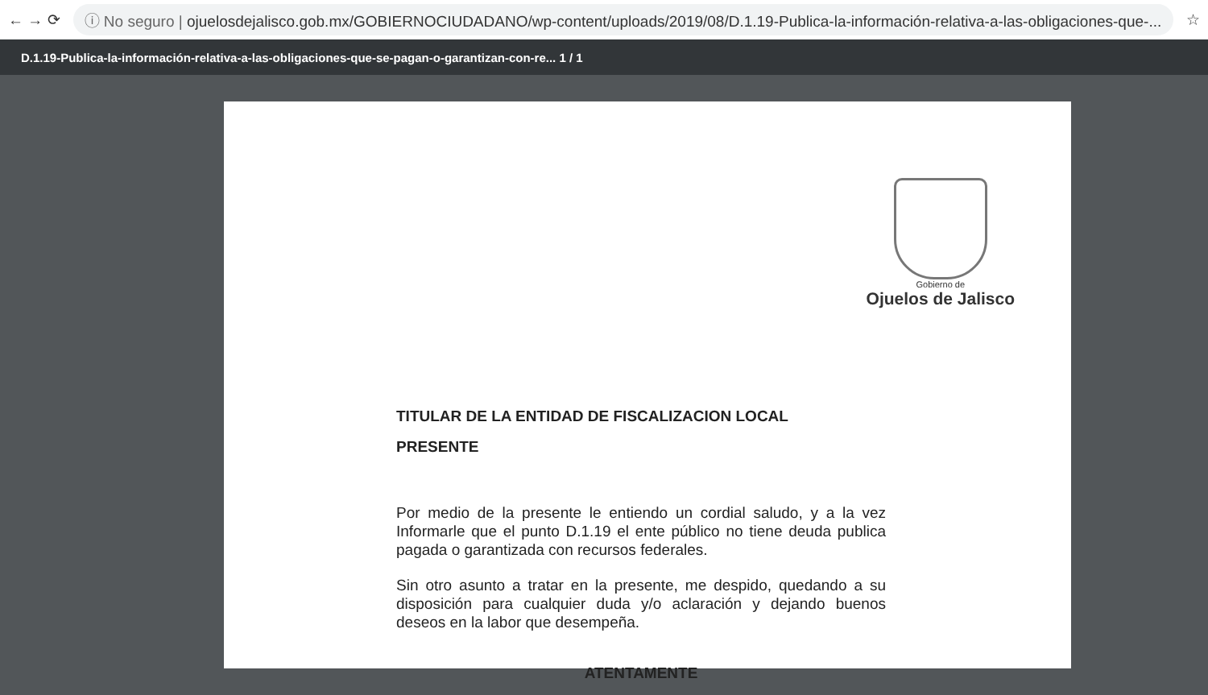← → ⟳
ⓘ No seguro | ojuelosdejalisco.gob.mx/GOBIERNOCIUDADANO/wp-content/uploads/2019/08/D.1.19-Publica-la-información-relativa-a-las-obligaciones-que-...
☆
D.1.19-Publica-la-información-relativa-a-las-obligaciones-que-se-pagan-o-garantizan-con-re... 1 / 1
Gobierno de
Ojuelos de Jalisco
TITULAR DE LA ENTIDAD DE FISCALIZACION LOCAL
PRESENTE
Por medio de la presente le entiendo un cordial saludo, y a la vez Informarle que el punto D.1.19 el ente público no tiene deuda publica pagada o garantizada con recursos federales.
Sin otro asunto a tratar en la presente, me despido, quedando a su disposición para cualquier duda y/o aclaración y dejando buenos deseos en la labor que desempeña.
ATENTAMENTE